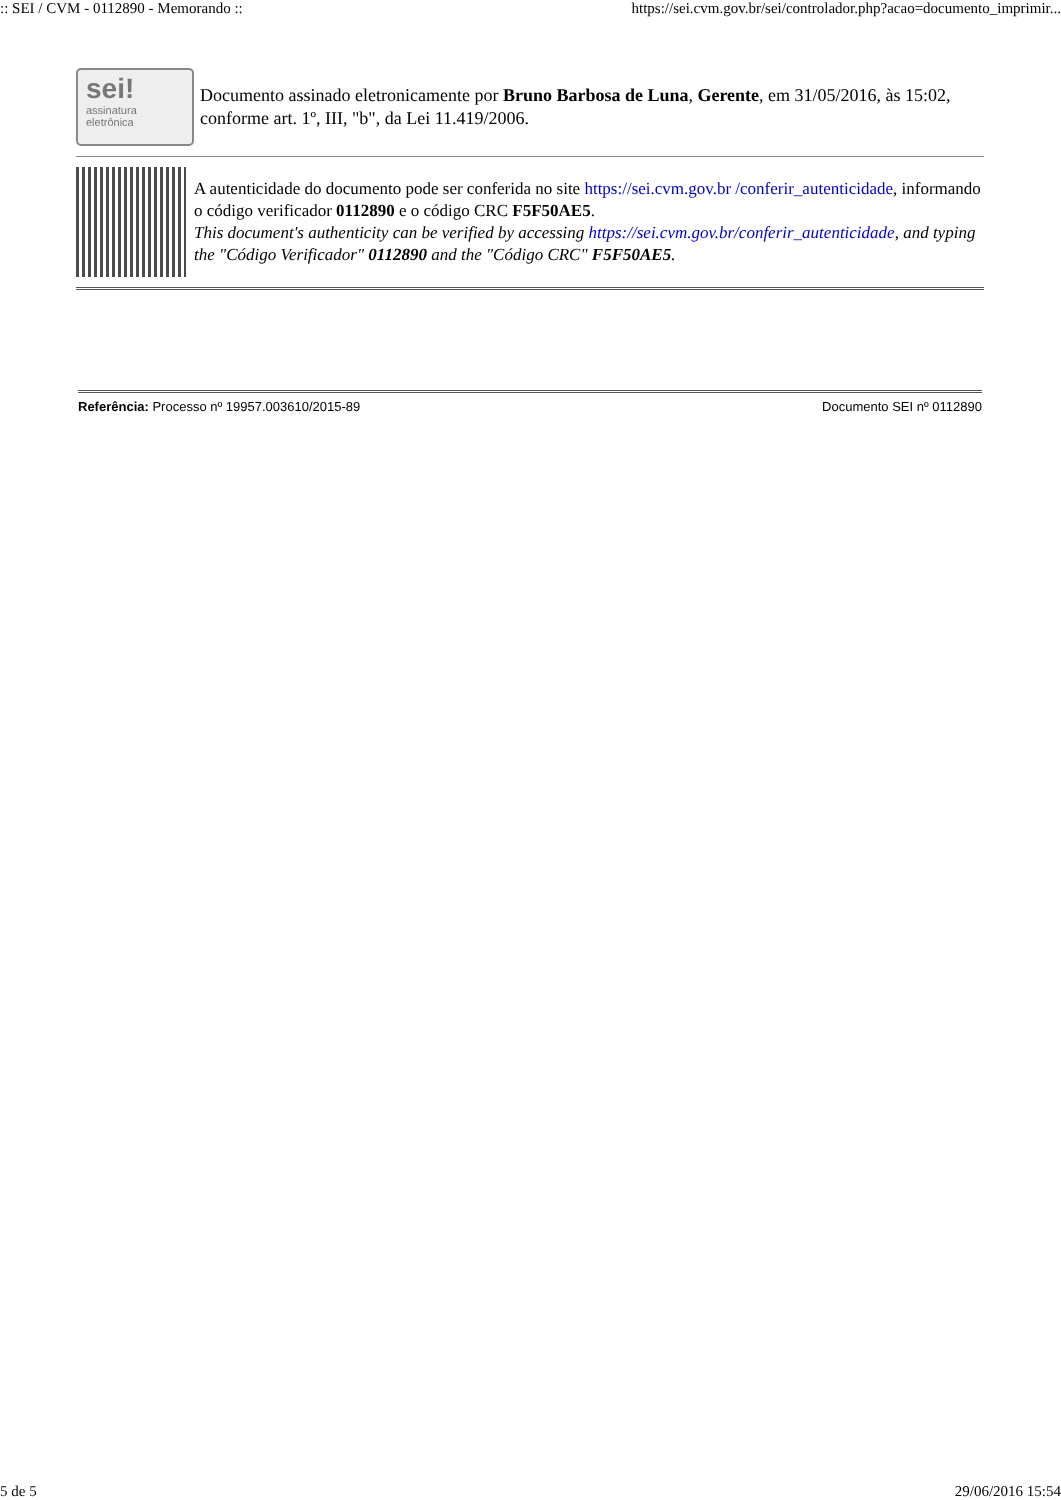:: SEI / CVM - 0112890 - Memorando :: https://sei.cvm.gov.br/sei/controlador.php?acao=documento_imprimir...
sei!
assinatura eletrônica
Documento assinado eletronicamente por Bruno Barbosa de Luna, Gerente, em 31/05/2016, às 15:02, conforme art. 1º, III, "b", da Lei 11.419/2006.
A autenticidade do documento pode ser conferida no site https://sei.cvm.gov.br /conferir_autenticidade, informando o código verificador 0112890 e o código CRC F5F50AE5.
This document's authenticity can be verified by accessing https://sei.cvm.gov.br/conferir_autenticidade, and typing the "Código Verificador" 0112890 and the "Código CRC" F5F50AE5.
Referência: Processo nº 19957.003610/2015-89 Documento SEI nº 0112890
5 de 5 29/06/2016 15:54